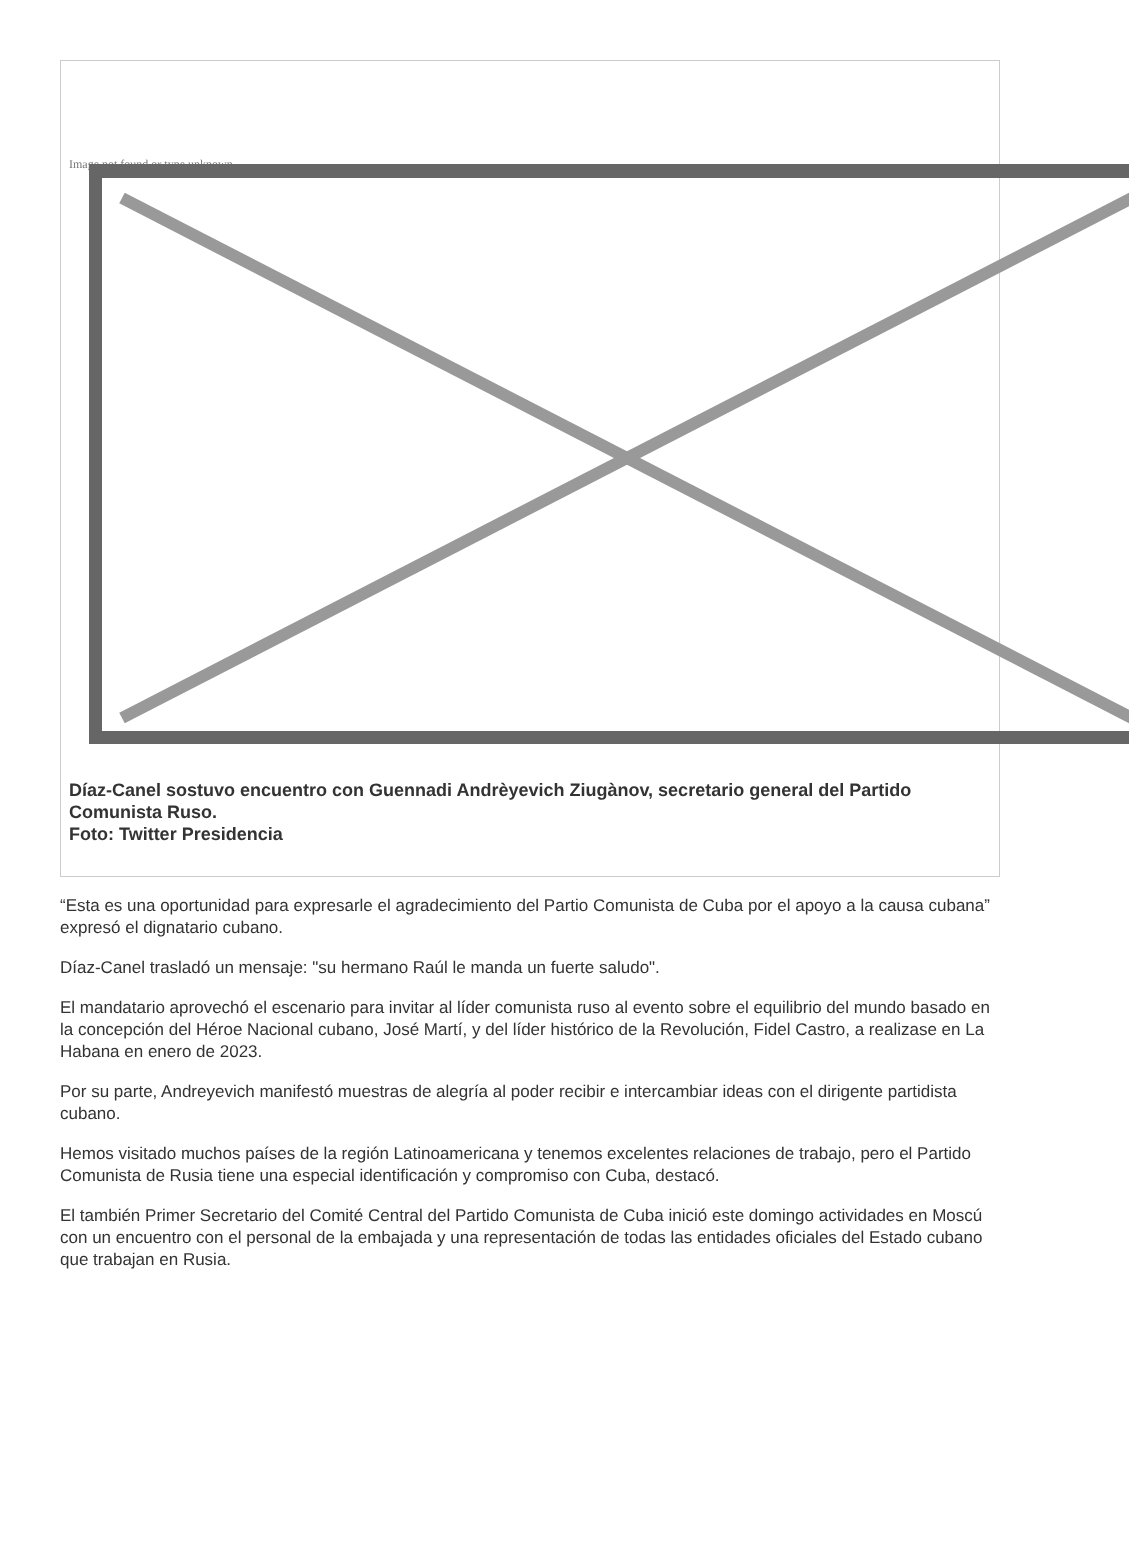Image not found or type unknown
Díaz-Canel sostuvo encuentro con Guennadi Andrèyevich Ziugànov, secretario general del Partido Comunista Ruso.
Foto: Twitter Presidencia
“Esta es una oportunidad para expresarle el agradecimiento del Partio Comunista de Cuba por el apoyo a la causa cubana” expresó el dignatario cubano.
Díaz-Canel trasladó un mensaje: "su hermano Raúl le manda un fuerte saludo".
El mandatario aprovechó el escenario para invitar al líder comunista ruso al evento sobre el equilibrio del mundo basado en la concepción del Héroe Nacional cubano, José Martí, y del líder histórico de la Revolución, Fidel Castro, a realizase en La Habana en enero de 2023.
Por su parte, Andreyevich manifestó muestras de alegría al poder recibir e intercambiar ideas con el dirigente partidista cubano.
Hemos visitado muchos países de la región Latinoamericana y tenemos excelentes relaciones de trabajo, pero el Partido Comunista de Rusia tiene una especial identificación y compromiso con Cuba, destacó.
El también Primer Secretario del Comité Central del Partido Comunista de Cuba inició este domingo actividades en Moscú con un encuentro con el personal de la embajada y una representación de todas las entidades oficiales del Estado cubano que trabajan en Rusia.